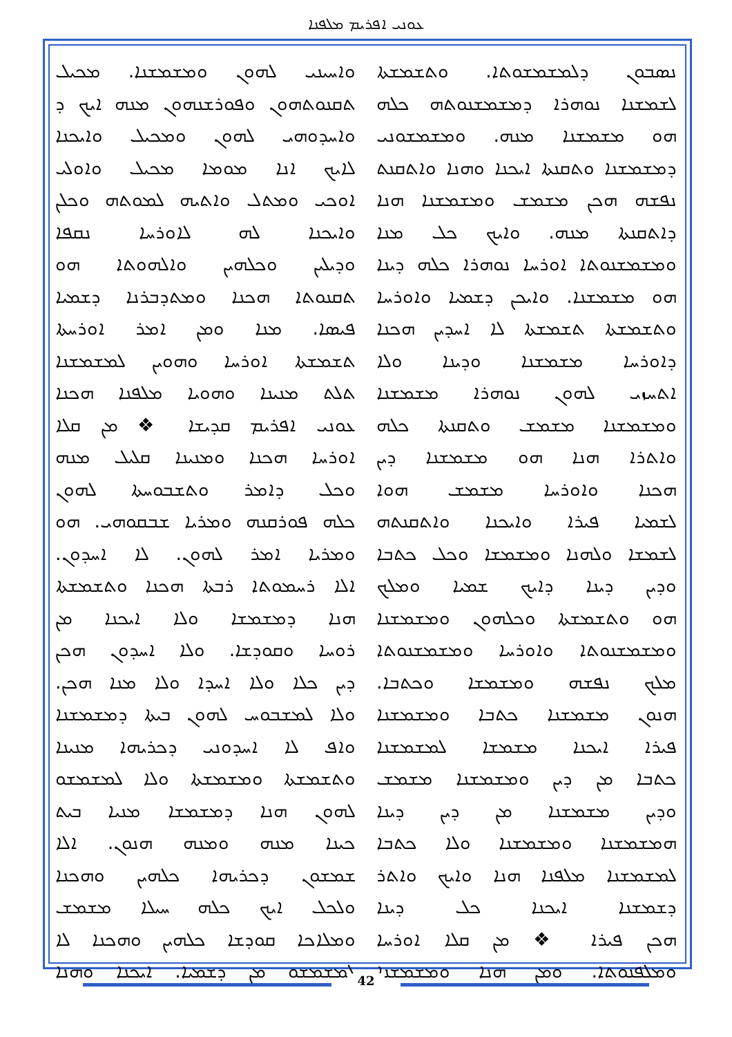ܥܘܢܝ ܐܦܪܝܡ ܡܠܦܢܐ
ܘܐܚܝܢܝ ܠܗܘܢ ܘܡܫܡܫܢܐ. ܡܟܝܠ
ܬܩܢܘܬܗܘܢ ܘܦܘܪܫܢܗܘܢ ܡܢܗ ܐܝܟ ܕ
ܘܐܚܕܘܗܝ ܠܗܘܢ ܘܡܟܝܠ ܘܐܝܟܢܐ
ܠܐܝܟ ܐܢܐ ܡܘܡܐ ܡܟܝܠ ܘܐܘܠܝ
ܐܘܟܝ ܘܡܬܠ ܘܐܬܝܗ ܠܡܘܬܗ ܘܟܠܢ
ܘܐܝܟܢܐ ܠܗ ܠܐܘܪܚܐ ܢܩܦܐ
ܘܕܝܠܝܢ ܘܟܠܗܝܢ ܘܐܠܗܘܬܐ ܗܘ
ܬܩܢܘܬܐ ܗܟܢܐ ܘܡܬܕܒܪܢܐ ܕܫܡܝܐ
ܦܝܣܐ. ܡܢܐ ܘܡܢ ܐܡܪ ܐܘܪܚܬܐ
ܬܫܡܫܬܐ ܐܘܪܚܐ ܘܗܘܝܢ ܠܡܫܡܫܢܐ
ܬܠܬ ܡܢܝܢܐ ܘܗܘܝܐ ܡܠܦܢܐ ܗܟܢܐ
ܥܘܢܝ ܐܦܪܝܡ ܩܕܝܫܐ ❖ ܡܢ ܩܠܐ
ܐܘܪܚܐ ܗܟܢܐ ܘܡܢܝܢܐ ܩܠܝܠ ܡܢܗ
ܘܟܠ ܕܐܡܪ ܘܬܫܒܘܚܬܐ ܠܗܘܢ
ܟܠܗ ܦܘܪܩܢܗ ܘܡܪܝܐ ܫܒܩܘܗܝ. ܗܘ
ܘܡܪܝܐ ܐܡܪ ܠܗܘܢ. ܠܐ ܐܚܕܘܢ.
ܐܠܐ ܪܚܡܘܬܐ ܪܒܬܐ ܗܟܢܐ ܘܬܫܡܫܬܐ
ܗܢܐ ܕܡܫܡܫܐ ܘܠܐ ܐܝܟܢܐ ܡܢ
ܪܘܚܐ ܘܩܘܕܫܐ. ܘܠܐ ܐܚܕܘܢ ܗܟܢ
ܕܝܢ ܟܠܐ ܘܠܐ ܐܚܕܐ ܘܠܐ ܡܢܐ ܗܟܢ.
ܘܠܐ ܠܡܫܒܘܚ ܠܗܘܢ ܒܝܬܐ ܕܡܫܡܫܢܐ
ܘܐܦ ܠܐ ܐܚܕܘܢܝ ܕܟܪܝܗܐ ܡܢܝܢܐ
ܘܬܫܡܫܬܐ ܘܡܫܡܫܬܐ ܘܠܐ ܠܡܫܡܫܘ
ܠܗܘܢ ܗܢܐ ܕܡܫܡܫܐ ܡܢܝܐ ܒܝܬ
ܟܝܢܐ ܡܢܗ ܘܡܢܗ ܗܢܘܢ. ܐܠܐ
ܫܡܫܘܢ ܕܟܪܝܗܐ ܟܠܗܝܢ ܘܗܟܢܐ
ܘܠܟܠ ܐܝܟ ܟܠܗ ܚܝܠܐ ܡܫܡܫ
ܘܡܠܐܟܐ ܩܘܕܫܐ ܟܠܗܝܢ ܘܗܟܢܐ ܠܐ
ܠܡܫܡܫܘ ܡܢ ܕܫܡܝܐ. ܐܝܟܢܐ ܘܗܢܐ
ܢܣܒܘܢ ܕܠܡܫܡܫܘܬܐ. ܘܬܫܡܫܬܐ
ܠܫܡܫܢܐ ܢܘܗܪܐ ܕܡܫܡܫܢܘܬܗ ܟܠܗ
ܗܘ ܡܫܡܫܢܐ ܡܢܗ. ܘܡܫܡܫܘܢܝ
ܕܡܫܡܫܢܐ ܘܬܩܢܬܐ ܐܝܟܢܐ ܘܗܢܐ ܘܐܬܩܢܬ
ܢܦܫܗ ܗܟܢ ܡܫܡܫ ܘܡܫܡܫܢܐ ܗܢܐ
ܕܐܬܩܢܬܐ ܡܢܗ. ܘܐܝܟ ܟܠ ܡܢܐ
ܘܡܫܡܫܢܘܬܐ ܐܘܪܚܐ ܢܘܗܪܐ ܟܠܗ ܕܝܢܐ
ܗܘ ܡܫܡܫܢܐ. ܘܐܝܟܢ ܕܫܡܝܐ ܘܐܘܪܚܐ
ܘܬܫܡܫܬܐ ܬܫܡܫܬܐ ܠܐ ܐܚܕܝܢ ܗܟܢܐ
ܕܐܘܪܚܐ ܡܫܡܫܢܐ ܘܕܝܢܐ ܘܠܐ
ܐܬܚܙܝ ܠܗܘܢ ܢܘܗܪܐ ܡܫܡܫܢܐ
ܘܡܫܡܫܢܐ ܡܫܡܫ ܘܬܩܢܬܐ ܟܠܗ
ܘܐܬܪܐ ܗܢܐ ܗܘ ܡܫܡܫܢܐ ܕܝܢ
ܗܟܢܐ ܘܐܘܪܚܐ ܡܫܡܫ ܗܘܐ
ܠܫܡܝܐ ܦܝܪܐ ܘܐܝܟܢܐ ܘܐܬܩܢܬܗ
ܠܫܡܫܐ ܘܠܗܢܐ ܘܡܫܡܫܐ ܘܟܠ ܟܬܒܐ
ܘܕܝܢ ܕܝܢܐ ܕܐܝܟ ܫܡܝܐ ܘܡܠܟ
ܗܘ ܘܬܫܡܫܬܐ ܘܟܠܗܘܢ ܘܡܫܡܫܢܐ
ܘܡܫܡܫܢܘܬܐ ܘܐܘܪܚܐ ܘܡܫܡܫܢܘܬܐ
ܡܠܟ ܢܦܫܗ ܘܡܫܡܫܐ ܘܟܬܒܐ.
ܗܢܘܢ ܡܫܡܫܢܐ ܟܬܒܐ ܘܡܫܡܫܢܐ
ܦܝܪܐ ܐܝܟܢܐ ܡܫܡܫܐ ܠܡܫܡܫܢܐ
ܟܬܒܐ ܡܢ ܕܝܢ ܘܡܫܡܫܢܐ ܡܫܡܫ
ܘܕܝܢ ܡܫܡܫܢܐ ܡܢ ܕܝܢ ܕܝܢܐ
ܗܡܫܡܫܢܐ ܘܡܫܡܫܢܐ ܘܠܐ ܟܬܒܐ
ܠܡܫܡܫܢܐ ܡܠܦܢܐ ܗܢܐ ܘܐܝܟ ܘܐܬܪ
ܕܫܡܫܢܐ ܐܝܟܢܐ ܟܠ ܕܝܢܐ
ܗܟܢ ܦܝܪܐ ❖ ܡܢ ܩܠܐ ܐܘܪܚܐ
ܘܡܠܦܢܘܬܐ. ܘܡܢ ܗܢܐ ܘܡܫܡܫܢܐ
42